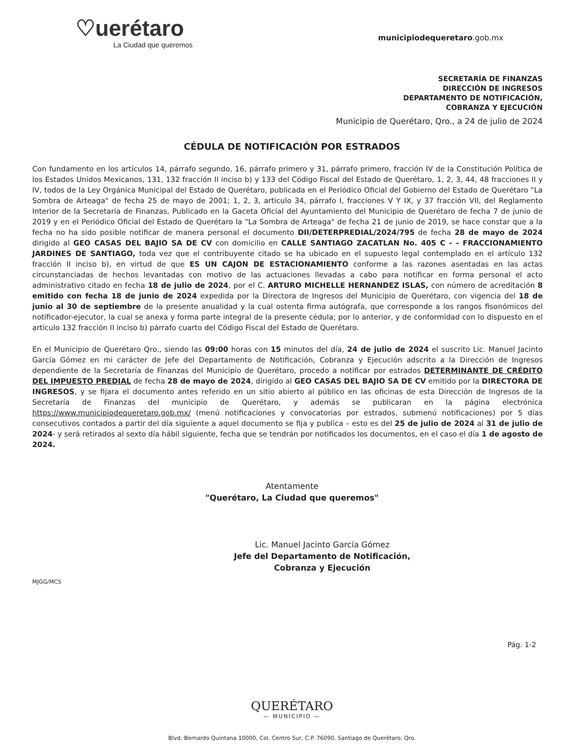♡uerétaro
La Ciudad que queremos
municipiodequeretaro.gob.mx
SECRETARÍA DE FINANZAS
DIRECCIÓN DE INGRESOS
DEPARTAMENTO DE NOTIFICACIÓN,
COBRANZA Y EJECUCIÓN
Municipio de Querétaro, Qro., a 24 de julio de 2024
CÉDULA DE NOTIFICACIÓN POR ESTRADOS
Con fundamento en los artículos 14, párrafo segundo, 16, párrafo primero y 31, párrafo primero, fracción IV de la Constitución Política de los Estados Unidos Mexicanos, 131, 132 fracción II inciso b) y 133 del Código Fiscal del Estado de Querétaro, 1, 2, 3, 44, 48 fracciones II y IV, todos de la Ley Orgánica Municipal del Estado de Querétaro, publicada en el Periódico Oficial del Gobierno del Estado de Querétaro "La Sombra de Arteaga" de fecha 25 de mayo de 2001; 1, 2, 3, articulo 34, párrafo I, fracciones V Y IX, y 37 fracción VII, del Reglamento Interior de la Secretaría de Finanzas, Publicado en la Gaceta Oficial del Ayuntamiento del Municipio de Querétaro de fecha 7 de junio de 2019 y en el Periódico Oficial del Estado de Querétaro la "La Sombra de Arteaga" de fecha 21 de junio de 2019, se hace constar que a la fecha no ha sido posible notificar de manera personal el documento DII/DETERPREDIAL/2024/795 de fecha 28 de mayo de 2024 dirigido al GEO CASAS DEL BAJIO SA DE CV con domicilio en CALLE SANTIAGO ZACATLAN No. 405 C - - FRACCIONAMIENTO JARDINES DE SANTIAGO, toda vez que el contribuyente citado se ha ubicado en el supuesto legal contemplado en el artículo 132 fracción II inciso b), en virtud de que ES UN CAJON DE ESTACIONAMIENTO conforme a las razones asentadas en las actas circunstanciadas de hechos levantadas con motivo de las actuaciones llevadas a cabo para notificar en forma personal el acto administrativo citado en fecha 18 de julio de 2024, por el C. ARTURO MICHELLE HERNANDEZ ISLAS, con número de acreditación 8 emitido con fecha 18 de junio de 2024 expedida por la Directora de Ingresos del Municipio de Querétaro, con vigencia del 18 de junio al 30 de septiembre de la presente anualidad y la cual ostenta firma autógrafa, que corresponde a los rangos fisonómicos del notificador-ejecutor, la cual se anexa y forma parte integral de la presente cédula; por lo anterior, y de conformidad con lo dispuesto en el artículo 132 fracción II inciso b) párrafo cuarto del Código Fiscal del Estado de Querétaro.
En el Municipio de Querétaro Qro., siendo las 09:00 horas con 15 minutos del día, 24 de julio de 2024 el suscrito Lic. Manuel Jacinto García Gómez en mi carácter de Jefe del Departamento de Notificación, Cobranza y Ejecución adscrito a la Dirección de Ingresos dependiente de la Secretaría de Finanzas del Municipio de Querétaro, procedo a notificar por estrados DETERMINANTE DE CRÉDITO DEL IMPUESTO PREDIAL de fecha 28 de mayo de 2024, dirigido al GEO CASAS DEL BAJIO SA DE CV emitido por la DIRECTORA DE INGRESOS, y se fijara el documento antes referido en un sitio abierto al público en las oficinas de esta Dirección de Ingresos de la Secretaría de Finanzas del municipio de Querétaro, y además se publicaran en la página electrónica https://www.municipiodequeretaro.gob.mx/ (menú notificaciones y convocatorias por estrados, submenú notificaciones) por 5 días consecutivos contados a partir del día siguiente a aquel documento se fija y publica – esto es del 25 de julio de 2024 al 31 de julio de 2024- y será retirados al sexto día hábil siguiente, fecha que se tendrán por notificados los documentos, en el caso el día 1 de agosto de 2024.
Atentamente
"Querétaro, La Ciudad que queremos"
Lic. Manuel Jacinto García Gómez
Jefe del Departamento de Notificación,
Cobranza y Ejecución
MJGG/MCS
Pág. 1-2
QUERÉTARO
— MUNICIPIO —
Blvd. Bernardo Quintana 10000, Col. Centro Sur, C.P. 76090, Santiago de Querétaro, Qro.